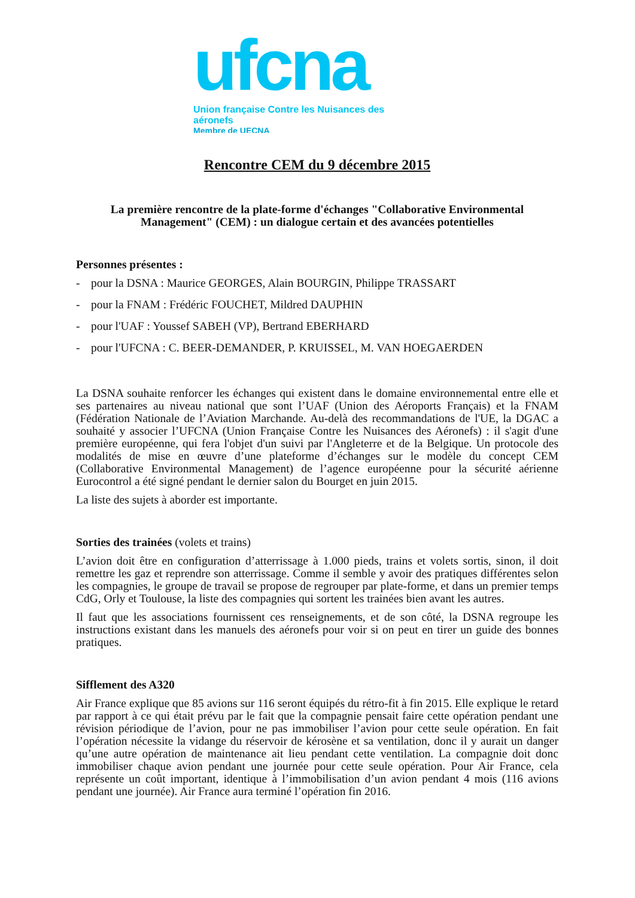ufcna
Union française Contre les Nuisances des aéronefs
Membre de UECNA
Rencontre CEM du 9 décembre 2015
La première rencontre de la plate-forme d'échanges "Collaborative Environmental Management" (CEM) : un dialogue certain et des avancées potentielles
Personnes présentes :
- pour la DSNA : Maurice GEORGES, Alain BOURGIN, Philippe TRASSART
- pour la FNAM : Frédéric FOUCHET, Mildred DAUPHIN
- pour l'UAF : Youssef SABEH (VP), Bertrand EBERHARD
- pour l'UFCNA : C. BEER-DEMANDER, P. KRUISSEL, M. VAN HOEGAERDEN
La DSNA souhaite renforcer les échanges qui existent dans le domaine environnemental entre elle et ses partenaires au niveau national que sont l’UAF (Union des Aéroports Français) et la FNAM (Fédération Nationale de l’Aviation Marchande. Au-delà des recommandations de l'UE, la DGAC a souhaité y associer l’UFCNA (Union Française Contre les Nuisances des Aéronefs) : il s'agit d'une première européenne, qui fera l'objet d'un suivi par l'Angleterre et de la Belgique. Un protocole des modalités de mise en œuvre d’une plateforme d’échanges sur le modèle du concept CEM (Collaborative Environmental Management) de l’agence européenne pour la sécurité aérienne Eurocontrol a été signé pendant le dernier salon du Bourget en juin 2015.
La liste des sujets à aborder est importante.
Sorties des trainées (volets et trains)
L’avion doit être en configuration d’atterrissage à 1.000 pieds, trains et volets sortis, sinon, il doit remettre les gaz et reprendre son atterrissage. Comme il semble y avoir des pratiques différentes selon les compagnies, le groupe de travail se propose de regrouper par plate-forme, et dans un premier temps CdG, Orly et Toulouse, la liste des compagnies qui sortent les trainées bien avant les autres.
Il faut que les associations fournissent ces renseignements, et de son côté, la DSNA regroupe les instructions existant dans les manuels des aéronefs pour voir si on peut en tirer un guide des bonnes pratiques.
Sifflement des A320
Air France explique que 85 avions sur 116 seront équipés du rétro-fit à fin 2015. Elle explique le retard par rapport à ce qui était prévu par le fait que la compagnie pensait faire cette opération pendant une révision périodique de l’avion, pour ne pas immobiliser l’avion pour cette seule opération. En fait l’opération nécessite la vidange du réservoir de kérosène et sa ventilation, donc il y aurait un danger qu’une autre opération de maintenance ait lieu pendant cette ventilation. La compagnie doit donc immobiliser chaque avion pendant une journée pour cette seule opération. Pour Air France, cela représente un coût important, identique à l’immobilisation d’un avion pendant 4 mois (116 avions pendant une journée). Air France aura terminé l’opération fin 2016.